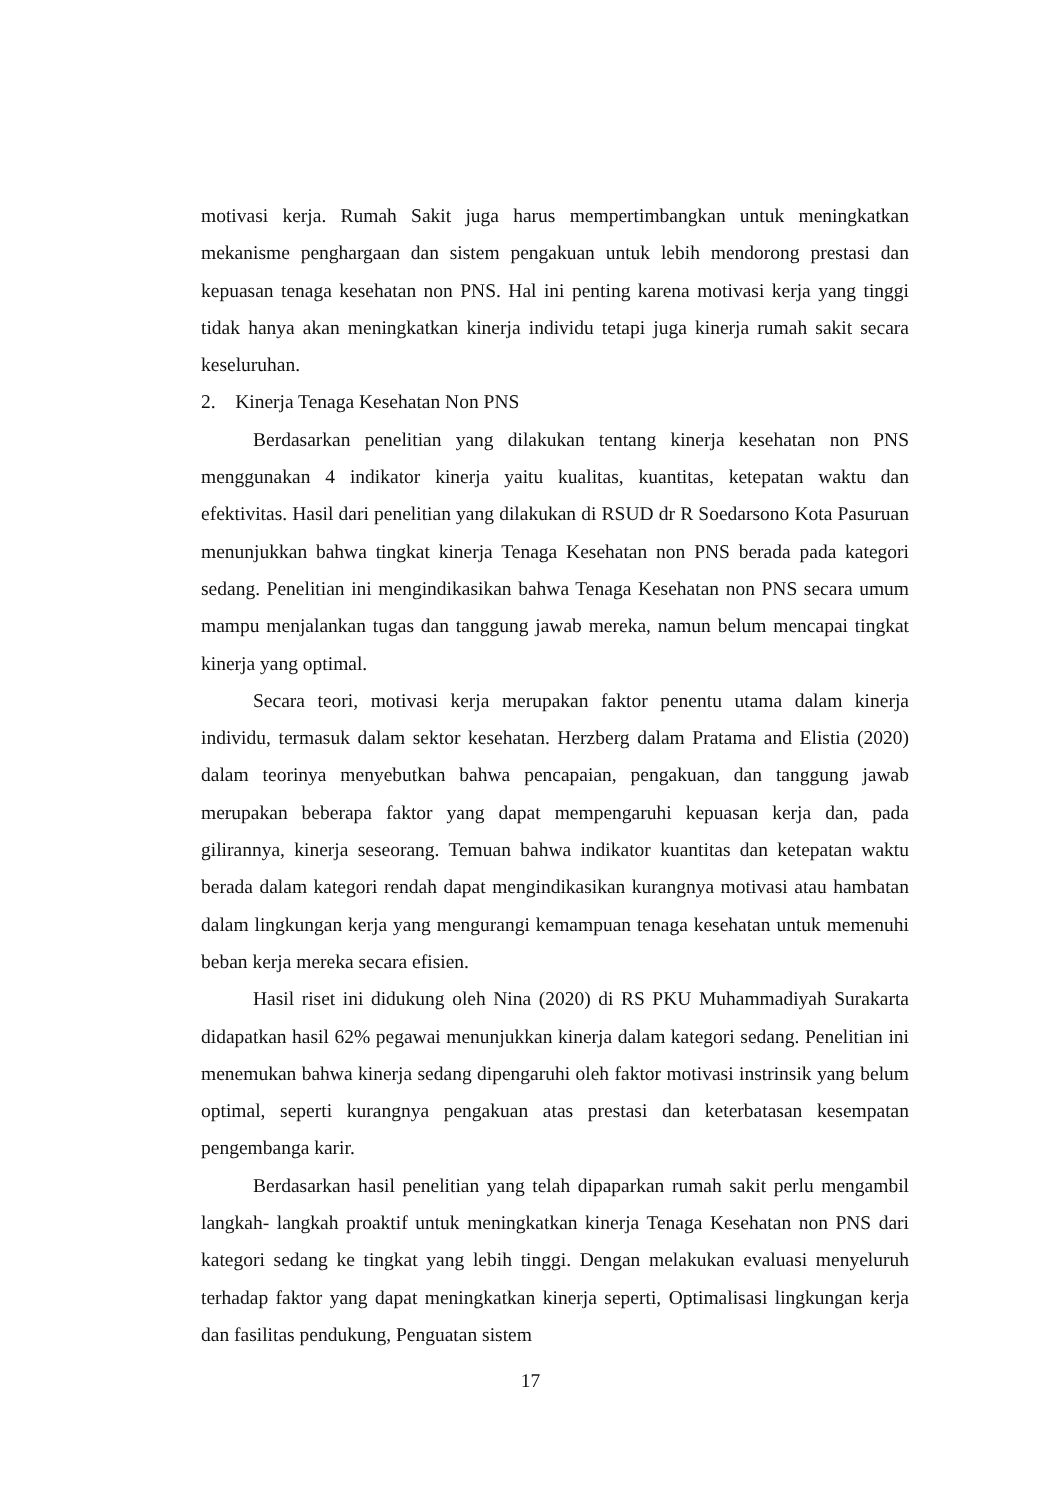motivasi kerja. Rumah Sakit juga harus mempertimbangkan untuk meningkatkan mekanisme penghargaan dan sistem pengakuan untuk lebih mendorong prestasi dan kepuasan tenaga kesehatan non PNS. Hal ini penting karena motivasi kerja yang tinggi tidak hanya akan meningkatkan kinerja individu tetapi juga kinerja rumah sakit secara keseluruhan.
2. Kinerja Tenaga Kesehatan Non PNS
Berdasarkan penelitian yang dilakukan tentang kinerja kesehatan non PNS menggunakan 4 indikator kinerja yaitu kualitas, kuantitas, ketepatan waktu dan efektivitas. Hasil dari penelitian yang dilakukan di RSUD dr R Soedarsono Kota Pasuruan menunjukkan bahwa tingkat kinerja Tenaga Kesehatan non PNS berada pada kategori sedang. Penelitian ini mengindikasikan bahwa Tenaga Kesehatan non PNS secara umum mampu menjalankan tugas dan tanggung jawab mereka, namun belum mencapai tingkat kinerja yang optimal.
Secara teori, motivasi kerja merupakan faktor penentu utama dalam kinerja individu, termasuk dalam sektor kesehatan. Herzberg dalam Pratama and Elistia (2020) dalam teorinya menyebutkan bahwa pencapaian, pengakuan, dan tanggung jawab merupakan beberapa faktor yang dapat mempengaruhi kepuasan kerja dan, pada gilirannya, kinerja seseorang. Temuan bahwa indikator kuantitas dan ketepatan waktu berada dalam kategori rendah dapat mengindikasikan kurangnya motivasi atau hambatan dalam lingkungan kerja yang mengurangi kemampuan tenaga kesehatan untuk memenuhi beban kerja mereka secara efisien.
Hasil riset ini didukung oleh Nina (2020) di RS PKU Muhammadiyah Surakarta didapatkan hasil 62% pegawai menunjukkan kinerja dalam kategori sedang. Penelitian ini menemukan bahwa kinerja sedang dipengaruhi oleh faktor motivasi instrinsik yang belum optimal, seperti kurangnya pengakuan atas prestasi dan keterbatasan kesempatan pengembanga karir.
Berdasarkan hasil penelitian yang telah dipaparkan rumah sakit perlu mengambil langkah- langkah proaktif untuk meningkatkan kinerja Tenaga Kesehatan non PNS dari kategori sedang ke tingkat yang lebih tinggi. Dengan melakukan evaluasi menyeluruh terhadap faktor yang dapat meningkatkan kinerja seperti, Optimalisasi lingkungan kerja dan fasilitas pendukung, Penguatan sistem
17